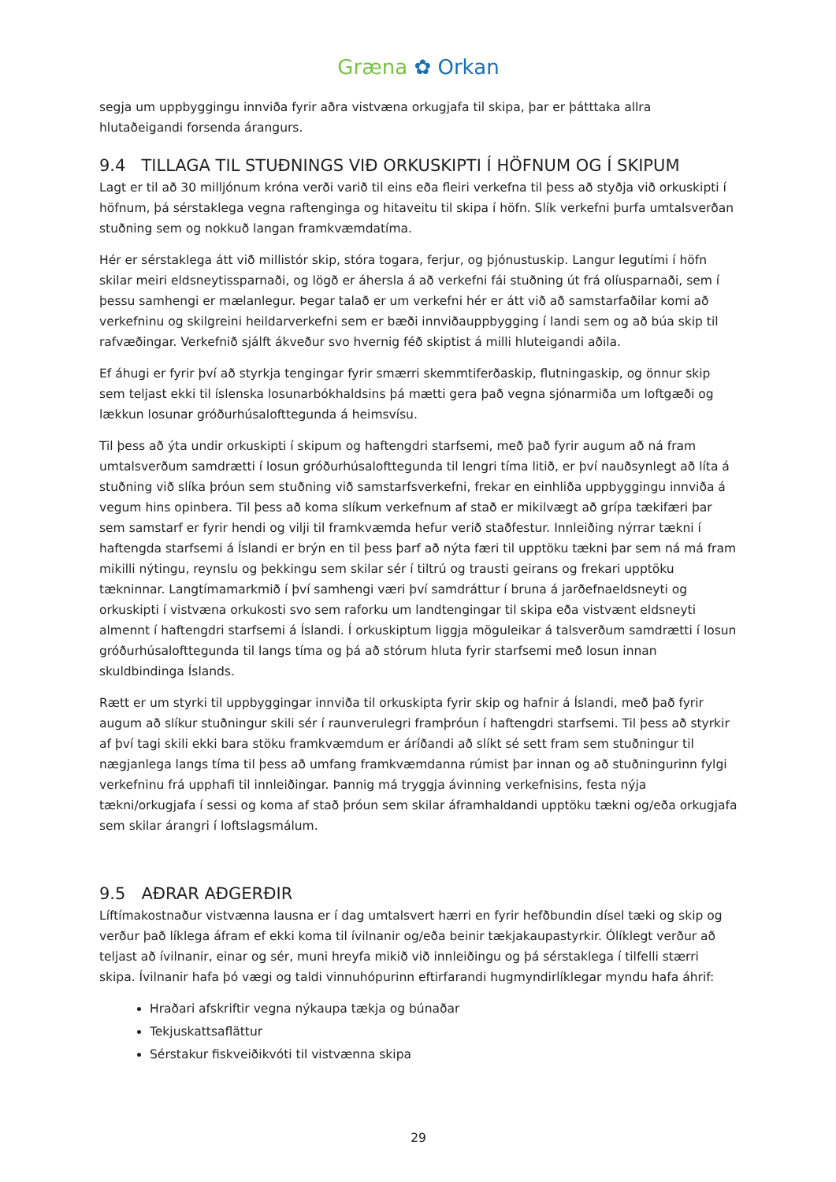Græna ✿ Orkan
segja um uppbyggingu innviða fyrir aðra vistvæna orkugjafa til skipa, þar er þátttaka allra hlutaðeigandi forsenda árangurs.
9.4 TILLAGA TIL STUÐNINGS VIÐ ORKUSKIPTI Í HÖFNUM OG Í SKIPUM
Lagt er til að 30 milljónum króna verði varið til eins eða fleiri verkefna til þess að styðja við orkuskipti í höfnum, þá sérstaklega vegna raftenginga og hitaveitu til skipa í höfn. Slík verkefni þurfa umtalsverðan stuðning sem og nokkuð langan framkvæmdatíma.
Hér er sérstaklega átt við millistór skip, stóra togara, ferjur, og þjónustuskip. Langur legutími í höfn skilar meiri eldsneytissparnaði, og lögð er áhersla á að verkefni fái stuðning út frá olíusparnaði, sem í þessu samhengi er mælanlegur. Þegar talað er um verkefni hér er átt við að samstarfaðilar komi að verkefninu og skilgreini heildarverkefni sem er bæði innviðauppbygging í landi sem og að búa skip til rafvæðingar. Verkefnið sjálft ákveður svo hvernig féð skiptist á milli hluteigandi aðila.
Ef áhugi er fyrir því að styrkja tengingar fyrir smærri skemmtiferðaskip, flutningaskip, og önnur skip sem teljast ekki til íslenska losunarbókhaldsins þá mætti gera það vegna sjónarmiða um loftgæði og lækkun losunar gróðurhúsalofttegunda á heimsvísu.
Til þess að ýta undir orkuskipti í skipum og haftengdri starfsemi, með það fyrir augum að ná fram umtalsverðum samdrætti í losun gróðurhúsalofttegunda til lengri tíma litið, er því nauðsynlegt að líta á stuðning við slíka þróun sem stuðning við samstarfsverkefni, frekar en einhliða uppbyggingu innviða á vegum hins opinbera. Til þess að koma slíkum verkefnum af stað er mikilvægt að grípa tækifæri þar sem samstarf er fyrir hendi og vilji til framkvæmda hefur verið staðfestur. Innleiðing nýrrar tækni í haftengda starfsemi á Íslandi er brýn en til þess þarf að nýta færi til upptöku tækni þar sem ná má fram mikilli nýtingu, reynslu og þekkingu sem skilar sér í tiltrú og trausti geirans og frekari upptöku tækninnar. Langtímamarkmið í því samhengi væri því samdráttur í bruna á jarðefnaeldsneyti og orkuskipti í vistvæna orkukosti svo sem raforku um landtengingar til skipa eða vistvænt eldsneyti almennt í haftengdri starfsemi á Íslandi. Í orkuskiptum liggja möguleikar á talsverðum samdrætti í losun gróðurhúsalofttegunda til langs tíma og þá að stórum hluta fyrir starfsemi með losun innan skuldbindinga Íslands.
Rætt er um styrki til uppbyggingar innviða til orkuskipta fyrir skip og hafnir á Íslandi, með það fyrir augum að slíkur stuðningur skili sér í raunverulegri framþróun í haftengdri starfsemi. Til þess að styrkir af því tagi skili ekki bara stöku framkvæmdum er áríðandi að slíkt sé sett fram sem stuðningur til nægjanlega langs tíma til þess að umfang framkvæmdanna rúmist þar innan og að stuðningurinn fylgi verkefninu frá upphafi til innleiðingar. Þannig má tryggja ávinning verkefnisins, festa nýja tækni/orkugjafa í sessi og koma af stað þróun sem skilar áframhaldandi upptöku tækni og/eða orkugjafa sem skilar árangri í loftslagsmálum.
9.5 AÐRAR AÐGERÐIR
Líftímakostnaður vistvænna lausna er í dag umtalsvert hærri en fyrir hefðbundin dísel tæki og skip og verður það líklega áfram ef ekki koma til ívilnanir og/eða beinir tækjakaupastyrkir. Ólíklegt verður að teljast að ívilnanir, einar og sér, muni hreyfa mikið við innleiðingu og þá sérstaklega í tilfelli stærri skipa. Ívilnanir hafa þó vægi og taldi vinnuhópurinn eftirfarandi hugmyndirlíklegar myndu hafa áhrif:
Hraðari afskriftir vegna nýkaupa tækja og búnaðar
Tekjuskattsaflättur
Sérstakur fiskveiðikvóti til vistvænna skipa
29